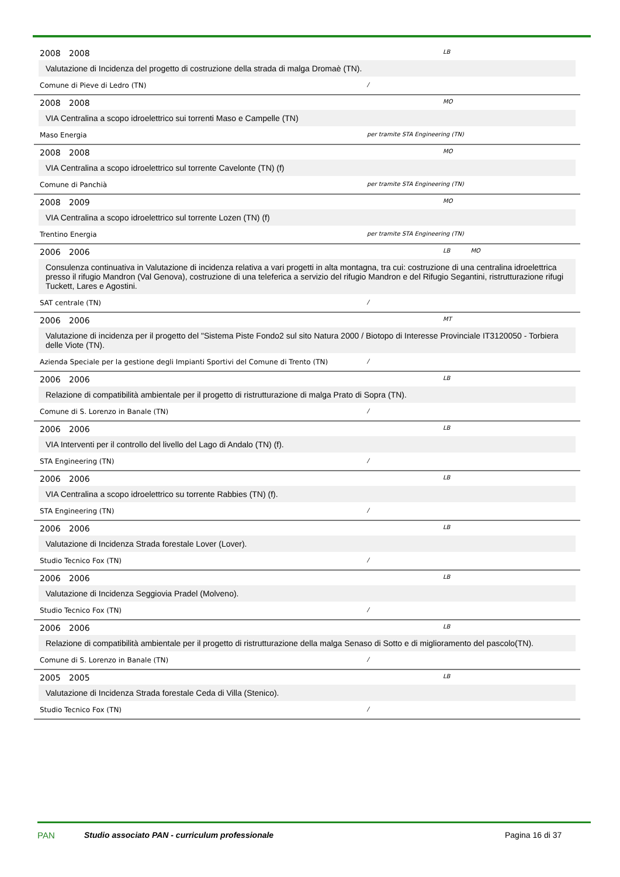2008 2008 LB
Valutazione di Incidenza del progetto di costruzione della strada di malga Dromaè (TN).
Comune di Pieve di Ledro (TN) /
2008 2008 MO
VIA Centralina a scopo idroelettrico sui torrenti Maso e Campelle (TN)
Maso Energia per tramite STA Engineering (TN)
2008 2008 MO
VIA Centralina a scopo idroelettrico sul torrente Cavelonte (TN) (f)
Comune di Panchià per tramite STA Engineering (TN)
2008 2009 MO
VIA Centralina a scopo idroelettrico sul torrente Lozen (TN) (f)
Trentino Energia per tramite STA Engineering (TN)
2006 2006 LB MO
Consulenza continuativa in Valutazione di incidenza relativa a vari progetti in alta montagna, tra cui: costruzione di una centralina idroelettrica presso il rifugio Mandron (Val Genova), costruzione di una teleferica a servizio del rifugio Mandron e del Rifugio Segantini, ristrutturazione rifugi Tuckett, Lares e Agostini.
SAT centrale (TN) /
2006 2006 MT
Valutazione di incidenza per il progetto del "Sistema Piste Fondo2 sul sito Natura 2000 / Biotopo di Interesse Provinciale IT3120050 - Torbiera delle Viote (TN).
Azienda Speciale per la gestione degli Impianti Sportivi del Comune di Trento (TN) /
2006 2006 LB
Relazione di compatibilità ambientale per il progetto di ristrutturazione di malga Prato di Sopra (TN).
Comune di S. Lorenzo in Banale (TN) /
2006 2006 LB
VIA Interventi per il controllo del livello del Lago di Andalo (TN) (f).
STA Engineering (TN) /
2006 2006 LB
VIA Centralina a scopo idroelettrico su torrente Rabbies (TN) (f).
STA Engineering (TN) /
2006 2006 LB
Valutazione di Incidenza Strada forestale Lover (Lover).
Studio Tecnico Fox (TN) /
2006 2006 LB
Valutazione di Incidenza Seggiovia Pradel (Molveno).
Studio Tecnico Fox (TN) /
2006 2006 LB
Relazione di compatibilità ambientale per il progetto di ristrutturazione della malga Senaso di Sotto e di miglioramento del pascolo(TN).
Comune di S. Lorenzo in Banale (TN) /
2005 2005 LB
Valutazione di Incidenza Strada forestale Ceda di Villa (Stenico).
Studio Tecnico Fox (TN) /
PAN Studio associato PAN - curriculum professionale Pagina 16 di 37